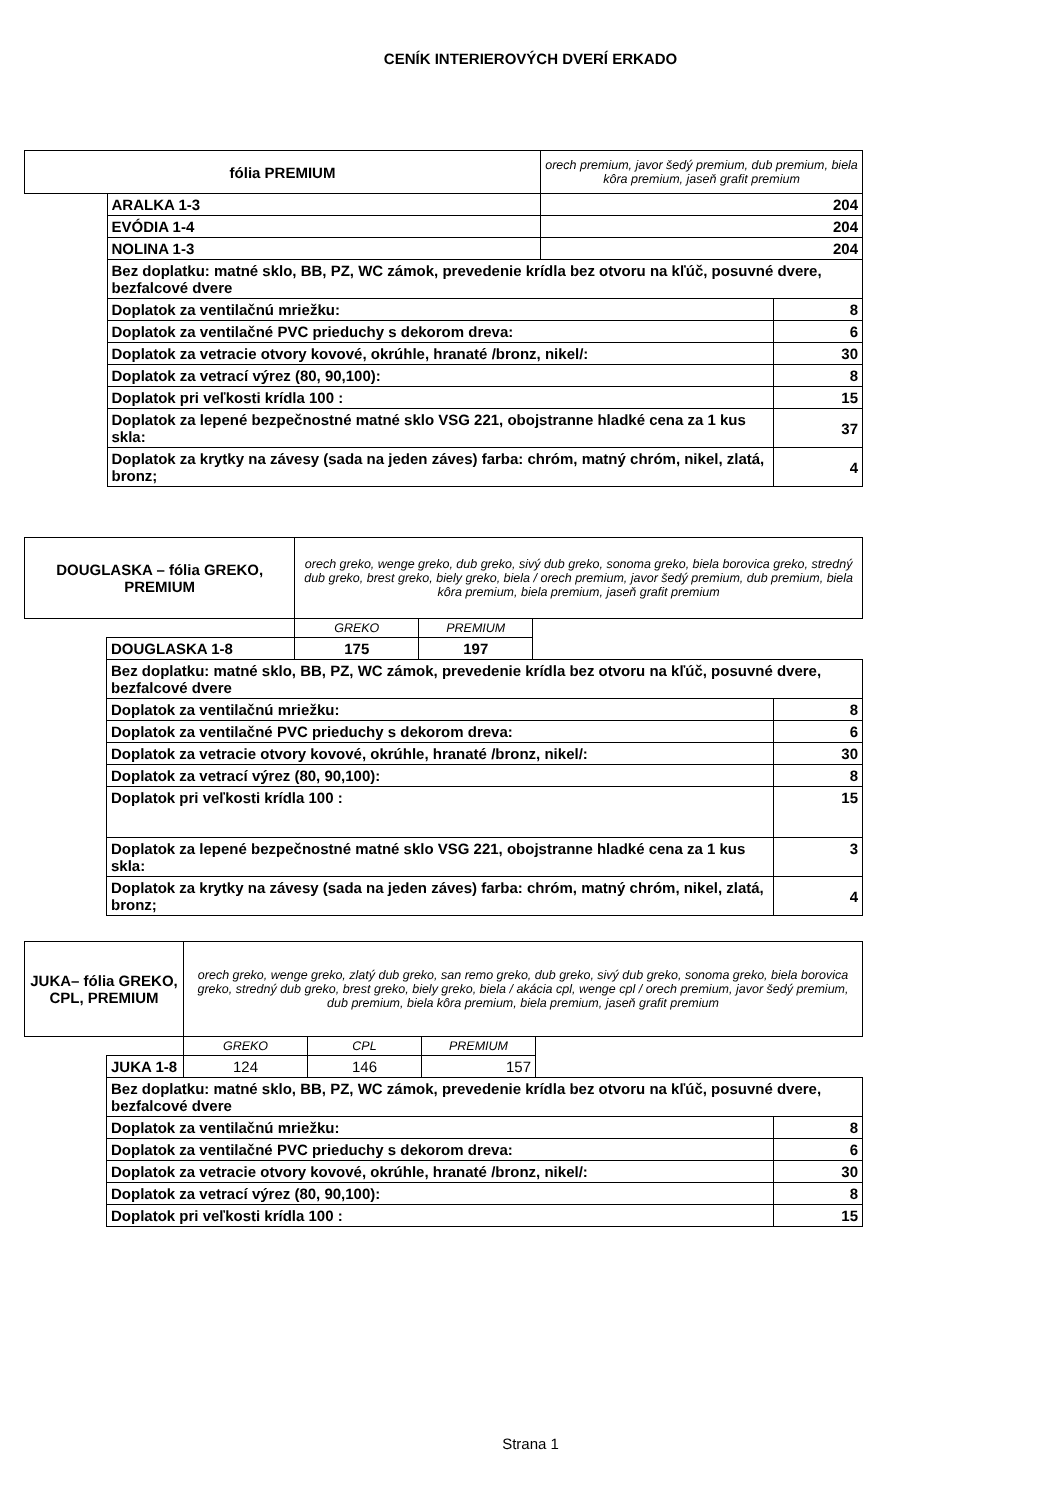CENÍK INTERIEROVÝCH DVERÍ ERKADO
| fólia PREMIUM | | orech premium, javor šedý premium, dub premium, biela kôra premium, jaseň grafit premium | |
| | ARALKA 1-3 | 204 | |
| | EVÓDIA 1-4 | 204 | |
| | NOLINA 1-3 | 204 | |
| | Bez doplatku: matné sklo, BB, PZ, WC zámok, prevedenie krídla bez otvoru na kľúč, posuvné dvere, bezfalcové dvere | | |
| | Doplatok za ventilačnú mriežku: | | 8 |
| | Doplatok za ventilačné PVC prieduchy s dekorom dreva: | | 6 |
| | Doplatok za vetracie otvory kovové, okrúhle, hranaté /bronz, nikel/: | | 30 |
| | Doplatok za vetrací výrez (80, 90,100): | | 8 |
| | Doplatok pri veľkosti krídla 100 : | | 15 |
| | Doplatok za lepené bezpečnostné matné sklo VSG 221, obojstranne hladké cena za 1 kus skla: | | 37 |
| | Doplatok za krytky na závesy (sada na jeden záves) farba: chróm, matný chróm, nikel, zlatá, bronz; | | 4 |
| DOUGLASKA – fólia GREKO, PREMIUM | | orech greko, wenge greko, dub greko, sivý dub greko, sonoma greko, biela borovica greko, stredný dub greko, brest greko, biely greko, biela / orech premium, javor šedý premium, dub premium, biela kôra premium, biela premium, jaseň grafit premium | | | |
| | | GREKO | PREMIUM | | |
| | DOUGLASKA 1-8 | 175 | 197 | | |
| | Bez doplatku: matné sklo, BB, PZ, WC zámok, prevedenie krídla bez otvoru na kľúč, posuvné dvere, bezfalcové dvere | | | | |
| | Doplatok za ventilačnú mriežku: | | | | 8 |
| | Doplatok za ventilačné PVC prieduchy s dekorom dreva: | | | | 6 |
| | Doplatok za vetracie otvory kovové, okrúhle, hranaté /bronz, nikel/: | | | | 30 |
| | Doplatok za vetrací výrez (80, 90,100): | | | | 8 |
| | Doplatok pri veľkosti krídla 100 : | | | | 15 |
| | Doplatok za lepené bezpečnostné matné sklo VSG 221, obojstranne hladké cena za 1 kus skla: | | | | 3 |
| | Doplatok za krytky na závesy (sada na jeden záves) farba: chróm, matný chróm, nikel, zlatá, bronz; | | | | 4 |
| JUKA– fólia GREKO, CPL, PREMIUM | | orech greko, wenge greko, zlatý dub greko, san remo greko, dub greko, sivý dub greko, sonoma greko, biela borovica greko, stredný dub greko, brest greko, biely greko, biela / akácia cpl, wenge cpl / orech premium, javor šedý premium, dub premium, biela kôra premium, biela premium, jaseň grafit premium | | | | |
| | | GREKO | CPL | PREMIUM | | |
| | JUKA 1-8 | 124 | 146 | 157 | | |
| | Bez doplatku: matné sklo, BB, PZ, WC zámok, prevedenie krídla bez otvoru na kľúč, posuvné dvere, bezfalcové dvere | | | | | |
| | Doplatok za ventilačnú mriežku: | | | | | 8 |
| | Doplatok za ventilačné PVC prieduchy s dekorom dreva: | | | | | 6 |
| | Doplatok za vetracie otvory kovové, okrúhle, hranaté /bronz, nikel/: | | | | | 30 |
| | Doplatok za vetrací výrez (80, 90,100): | | | | | 8 |
| | Doplatok pri veľkosti krídla 100 : | | | | | 15 |
Strana 1